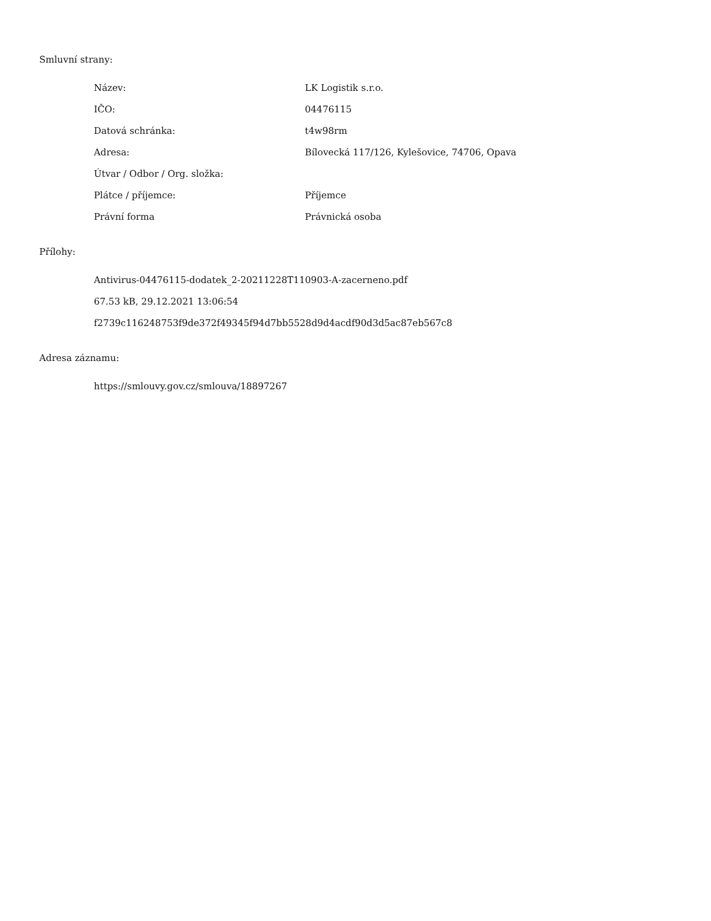Smluvní strany:
| Název: | LK Logistik s.r.o. |
| IČO: | 04476115 |
| Datová schránka: | t4w98rm |
| Adresa: | Bílovecká 117/126, Kylešovice, 74706, Opava |
| Útvar / Odbor / Org. složka: | |
| Plátce / příjemce: | Příjemce |
| Právní forma | Právnická osoba |
Přílohy:
Antivirus-04476115-dodatek_2-20211228T110903-A-zacerneno.pdf
67.53 kB, 29.12.2021 13:06:54
f2739c116248753f9de372f49345f94d7bb5528d9d4acdf90d3d5ac87eb567c8
Adresa záznamu:
https://smlouvy.gov.cz/smlouva/18897267